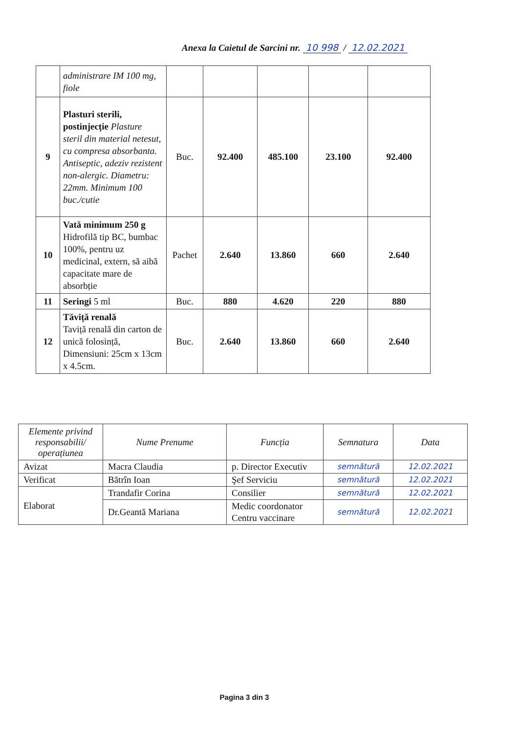Anexa la Caietul de Sarcini nr. 10 998 / 12.02.2021
| | administrare IM 100 mg, fiole | | | | | |
| 9 | Plasturi sterili, postinjecție Plasture steril din material netesut, cu compresa absorbanta. Antiseptic, adeziv rezistent non-alergic. Diametru: 22mm. Minimum 100 buc./cutie | Buc. | 92.400 | 485.100 | 23.100 | 92.400 |
| 10 | Vată minimum 250 g Hidrofilă tip BC, bumbac 100%, pentru uz medicinal, extern, să aibă capacitate mare de absorbție | Pachet | 2.640 | 13.860 | 660 | 2.640 |
| 11 | Seringi 5 ml | Buc. | 880 | 4.620 | 220 | 880 |
| 12 | Tăviță renală Taviță renală din carton de unică folosință, Dimensiuni: 25cm x 13cm x 4.5cm. | Buc. | 2.640 | 13.860 | 660 | 2.640 |
| Elemente privind responsabilii/ operațiunea | Nume Prenume | Funcția | Semnatura | Data |
| --- | --- | --- | --- | --- |
| Avizat | Macra Claudia | p. Director Executiv | semnătură | 12.02.2021 |
| Verificat | Bătrîn Ioan | Şef Serviciu | semnătură | 12.02.2021 |
| Elaborat | Trandafir Corina | Consilier | semnătură | 12.02.2021 |
| | Dr.Geantă Mariana | Medic coordonator Centru vaccinare | semnătură | 12.02.2021 |
Pagina 3 din 3